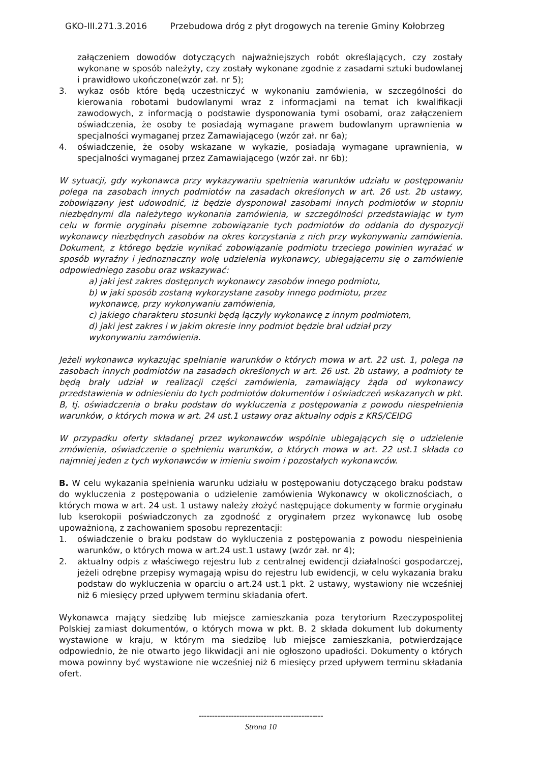GKO-III.271.3.2016 Przebudowa dróg z płyt drogowych na terenie Gminy Kołobrzeg
załączeniem dowodów dotyczących najważniejszych robót określających, czy zostały wykonane w sposób należyty, czy zostały wykonane zgodnie z zasadami sztuki budowlanej i prawidłowo ukończone(wzór zał. nr 5);
3. wykaz osób które będą uczestniczyć w wykonaniu zamówienia, w szczególności do kierowania robotami budowlanymi wraz z informacjami na temat ich kwalifikacji zawodowych, z informacją o podstawie dysponowania tymi osobami, oraz załączeniem oświadczenia, że osoby te posiadają wymagane prawem budowlanym uprawnienia w specjalności wymaganej przez Zamawiającego (wzór zał. nr 6a);
4. oświadczenie, że osoby wskazane w wykazie, posiadają wymagane uprawnienia, w specjalności wymaganej przez Zamawiającego (wzór zał. nr 6b);
W sytuacji, gdy wykonawca przy wykazywaniu spełnienia warunków udziału w postępowaniu polega na zasobach innych podmiotów na zasadach określonych w art. 26 ust. 2b ustawy, zobowiązany jest udowodnić, iż będzie dysponował zasobami innych podmiotów w stopniu niezbędnymi dla należytego wykonania zamówienia, w szczególności przedstawiając w tym celu w formie oryginału pisemne zobowiązanie tych podmiotów do oddania do dyspozycji wykonawcy niezbędnych zasobów na okres korzystania z nich przy wykonywaniu zamówienia. Dokument, z którego będzie wynikać zobowiązanie podmiotu trzeciego powinien wyrażać w sposób wyraźny i jednoznaczny wolę udzielenia wykonawcy, ubiegającemu się o zamówienie odpowiedniego zasobu oraz wskazywać:
a) jaki jest zakres dostępnych wykonawcy zasobów innego podmiotu,
b) w jaki sposób zostaną wykorzystane zasoby innego podmiotu, przez
wykonawcę, przy wykonywaniu zamówienia,
c) jakiego charakteru stosunki będą łączyły wykonawcę z innym podmiotem,
d) jaki jest zakres i w jakim okresie inny podmiot będzie brał udział przy
wykonywaniu zamówienia.
Jeżeli wykonawca wykazując spełnianie warunków o których mowa w art. 22 ust. 1, polega na zasobach innych podmiotów na zasadach określonych w art. 26 ust. 2b ustawy, a podmioty te będą brały udział w realizacji części zamówienia, zamawiający żąda od wykonawcy przedstawienia w odniesieniu do tych podmiotów dokumentów i oświadczeń wskazanych w pkt. B, tj. oświadczenia o braku podstaw do wykluczenia z postępowania z powodu niespełnienia warunków, o których mowa w art. 24 ust.1 ustawy oraz aktualny odpis z KRS/CEIDG
W przypadku oferty składanej przez wykonawców wspólnie ubiegających się o udzielenie zmówienia, oświadczenie o spełnieniu warunków, o których mowa w art. 22 ust.1 składa co najmniej jeden z tych wykonawców w imieniu swoim i pozostałych wykonawców.
B. W celu wykazania spełnienia warunku udziału w postępowaniu dotyczącego braku podstaw do wykluczenia z postępowania o udzielenie zamówienia Wykonawcy w okolicznościach, o których mowa w art. 24 ust. 1 ustawy należy złożyć następujące dokumenty w formie oryginału lub kserokopii poświadczonych za zgodność z oryginałem przez wykonawcę lub osobę upoważnioną, z zachowaniem sposobu reprezentacji:
1. oświadczenie o braku podstaw do wykluczenia z postępowania z powodu niespełnienia warunków, o których mowa w art.24 ust.1 ustawy (wzór zał. nr 4);
2. aktualny odpis z właściwego rejestru lub z centralnej ewidencji działalności gospodarczej, jeżeli odrębne przepisy wymagają wpisu do rejestru lub ewidencji, w celu wykazania braku podstaw do wykluczenia w oparciu o art.24 ust.1 pkt. 2 ustawy, wystawiony nie wcześniej niż 6 miesięcy przed upływem terminu składania ofert.
Wykonawca mający siedzibę lub miejsce zamieszkania poza terytorium Rzeczypospolitej Polskiej zamiast dokumentów, o których mowa w pkt. B. 2 składa dokument lub dokumenty wystawione w kraju, w którym ma siedzibę lub miejsce zamieszkania, potwierdzające odpowiednio, że nie otwarto jego likwidacji ani nie ogłoszono upadłości. Dokumenty o których mowa powinny być wystawione nie wcześniej niż 6 miesięcy przed upływem terminu składania ofert.
----------------------------------------------
Strona 10